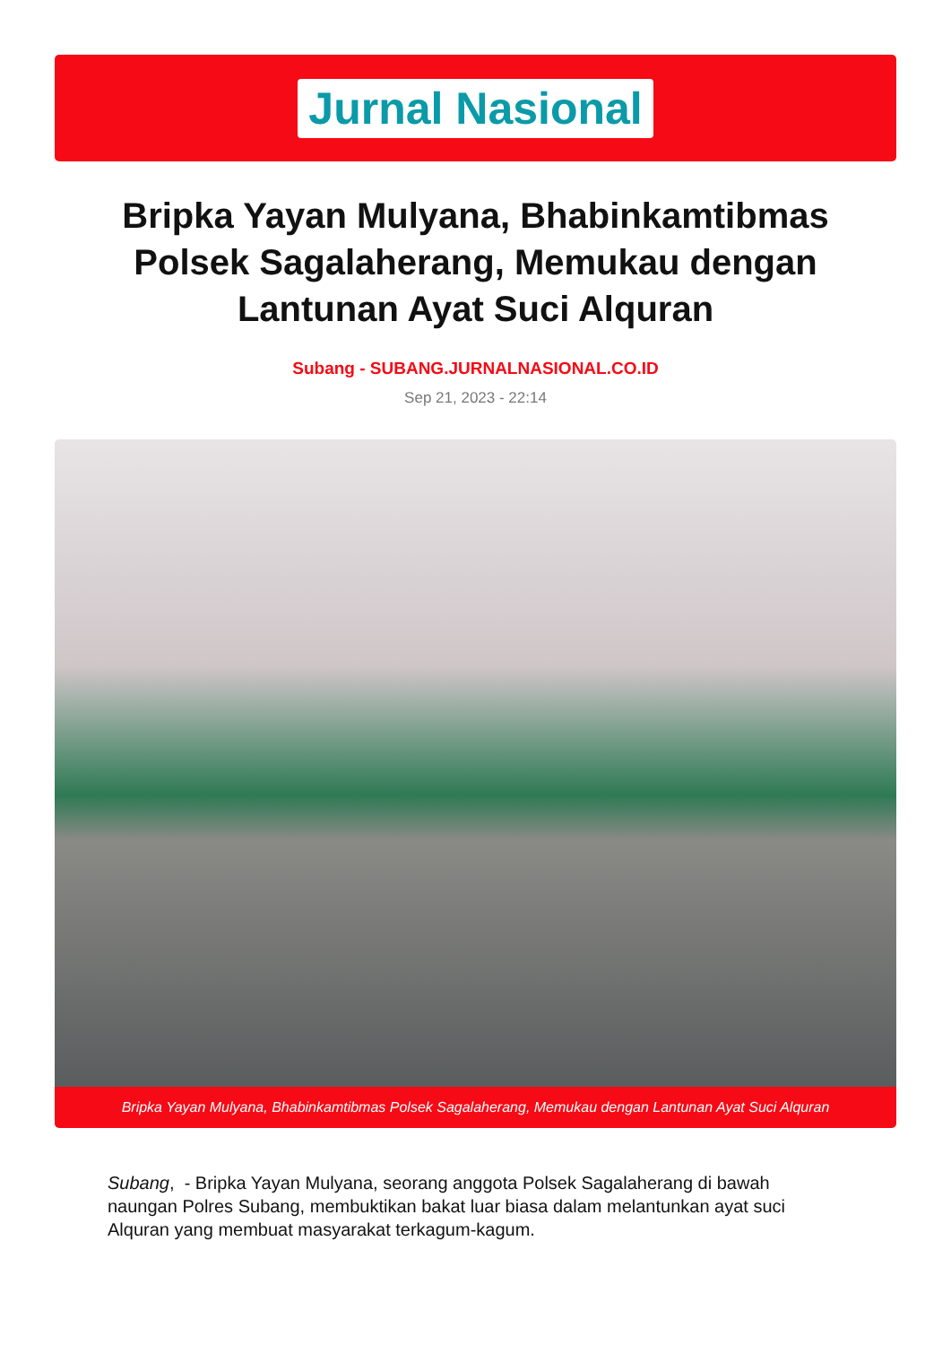Jurnal Nasional
Bripka Yayan Mulyana, Bhabinkamtibmas Polsek Sagalaherang, Memukau dengan Lantunan Ayat Suci Alquran
Subang - SUBANG.JURNALNASIONAL.CO.ID
Sep 21, 2023 - 22:14
Bripka Yayan Mulyana, Bhabinkamtibmas Polsek Sagalaherang, Memukau dengan Lantunan Ayat Suci Alquran
Subang, - Bripka Yayan Mulyana, seorang anggota Polsek Sagalaherang di bawah naungan Polres Subang, membuktikan bakat luar biasa dalam melantunkan ayat suci Alquran yang membuat masyarakat terkagum-kagum.